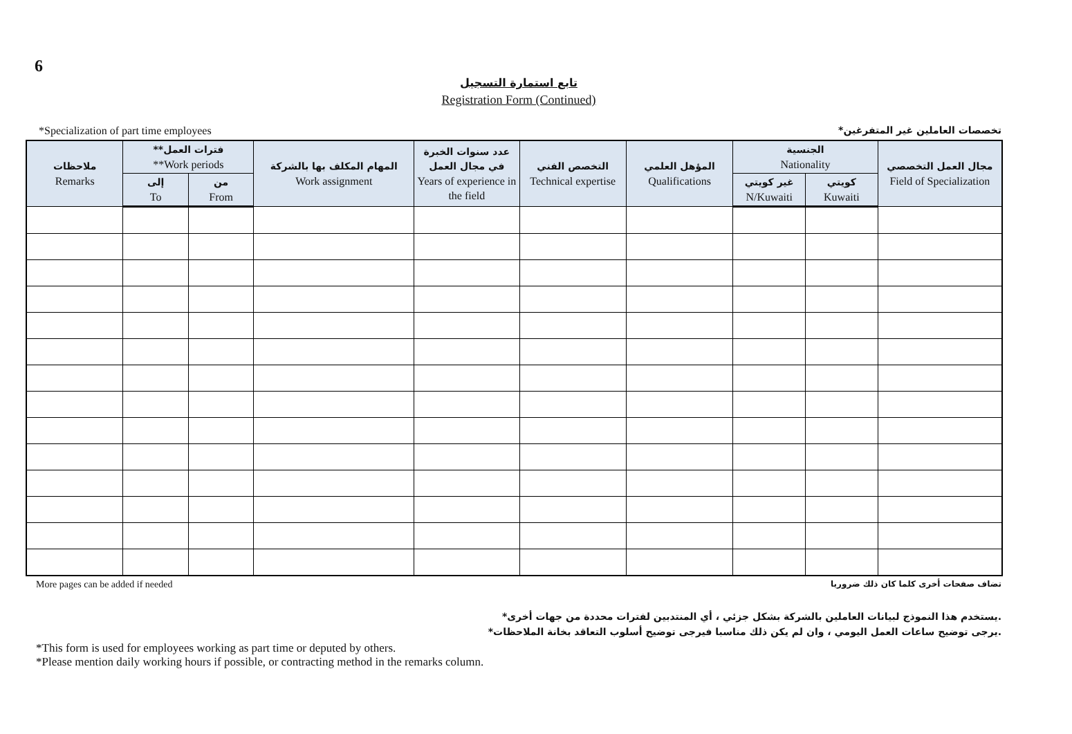6
تابع استمارة التسجيل
Registration Form (Continued)
*Specialization of part time employees *تخصصات العاملين غير المتفرغين
| ملاحظات Remarks | **فترات العمل **Work periods | | المهام المكلف بها بالشركة Work assignment | عدد سنوات الخبرة في مجال العمل Years of experience in the field | التخصص الفني Technical expertise | المؤهل العلمي Qualifications | الجنسية Nationality | | مجال العمل التخصصي Field of Specialization |
| --- | --- | --- | --- | --- | --- | --- | --- | --- | --- |
| | إلى To | من From | | | | | غير كويتي N/Kuwaiti | كويتي Kuwaiti | |
More pages can be added if needed تضاف صفحات أخرى كلما كان ذلك ضروريا
*يستخدم هذا النموذج لبيانات العاملين بالشركة بشكل جزئي ، أي المنتدبين لفترات محددة من جهات أخرى.
*يرجى توضيح ساعات العمل اليومي ، وان لم يكن ذلك مناسبا فيرجى توضيح أسلوب التعاقد بخانة الملاحظات.
*This form is used for employees working as part time or deputed by others.
*Please mention daily working hours if possible, or contracting method in the remarks column.